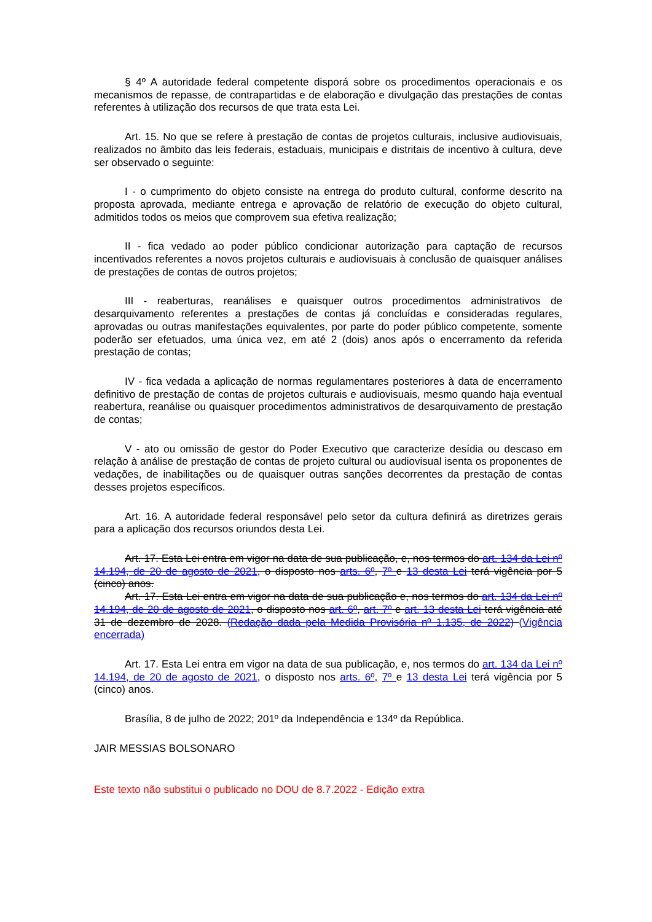§ 4º A autoridade federal competente disporá sobre os procedimentos operacionais e os mecanismos de repasse, de contrapartidas e de elaboração e divulgação das prestações de contas referentes à utilização dos recursos de que trata esta Lei.
Art. 15. No que se refere à prestação de contas de projetos culturais, inclusive audiovisuais, realizados no âmbito das leis federais, estaduais, municipais e distritais de incentivo à cultura, deve ser observado o seguinte:
I - o cumprimento do objeto consiste na entrega do produto cultural, conforme descrito na proposta aprovada, mediante entrega e aprovação de relatório de execução do objeto cultural, admitidos todos os meios que comprovem sua efetiva realização;
II - fica vedado ao poder público condicionar autorização para captação de recursos incentivados referentes a novos projetos culturais e audiovisuais à conclusão de quaisquer análises de prestações de contas de outros projetos;
III - reaberturas, reanálises e quaisquer outros procedimentos administrativos de desarquivamento referentes a prestações de contas já concluídas e consideradas regulares, aprovadas ou outras manifestações equivalentes, por parte do poder público competente, somente poderão ser efetuados, uma única vez, em até 2 (dois) anos após o encerramento da referida prestação de contas;
IV - fica vedada a aplicação de normas regulamentares posteriores à data de encerramento definitivo de prestação de contas de projetos culturais e audiovisuais, mesmo quando haja eventual reabertura, reanálise ou quaisquer procedimentos administrativos de desarquivamento de prestação de contas;
V - ato ou omissão de gestor do Poder Executivo que caracterize desídia ou descaso em relação à análise de prestação de contas de projeto cultural ou audiovisual isenta os proponentes de vedações, de inabilitações ou de quaisquer outras sanções decorrentes da prestação de contas desses projetos específicos.
Art. 16. A autoridade federal responsável pelo setor da cultura definirá as diretrizes gerais para a aplicação dos recursos oriundos desta Lei.
Art. 17. Esta Lei entra em vigor na data de sua publicação, e, nos termos do art. 134 da Lei nº 14.194, de 20 de agosto de 2021, o disposto nos arts. 6º, 7º e 13 desta Lei terá vigência por 5 (cinco) anos.
Art. 17. Esta Lei entra em vigor na data de sua publicação e, nos termos do art. 134 da Lei nº 14.194, de 20 de agosto de 2021, o disposto nos art. 6º, art. 7º e art. 13 desta Lei terá vigência até 31 de dezembro de 2028. (Redação dada pela Medida Provisória nº 1.135, de 2022) (Vigência encerrada)
Art. 17. Esta Lei entra em vigor na data de sua publicação, e, nos termos do art. 134 da Lei nº 14.194, de 20 de agosto de 2021, o disposto nos arts. 6º, 7º e 13 desta Lei terá vigência por 5 (cinco) anos.
Brasília, 8 de julho de 2022; 201º da Independência e 134º da República.
JAIR MESSIAS BOLSONARO
Este texto não substitui o publicado no DOU de 8.7.2022 - Edição extra